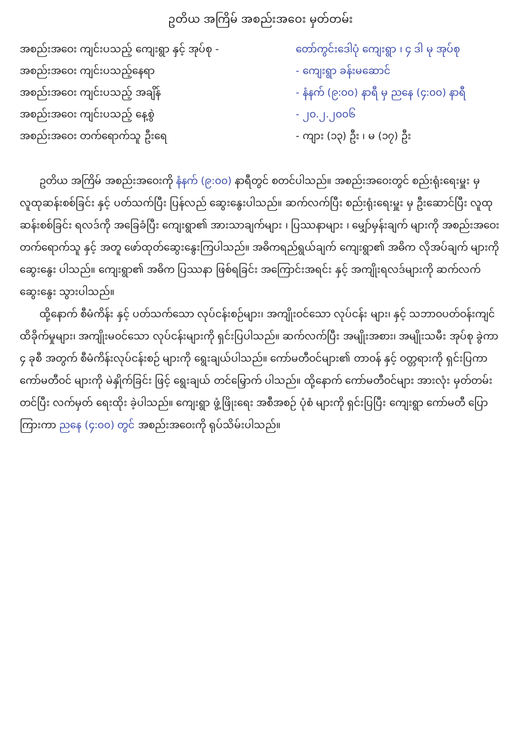ဥတိယ အကြိမ် အစည်းအဝေး မှတ်တမ်း
အစည်းအဝေး ကျင်းပသည့် ကျေးရွာ နှင့် အုပ်စု - တော်ကွင်းဒေါပုံ ကျေးရွာ ၊ ၄ ဒါ မု အုပ်စု
အစည်းအဝေး ကျင်းပသည့်နေရာ - ကျေးရွာ ခန်းမဆောင်
အစည်းအဝေး ကျင်းပသည့် အချိန် - နံနက် (၉:၀၀) နာရီ မှ ညနေ (၄:၀၀) နာရီ
အစည်းအဝေး ကျင်းပသည့် နေ့စွဲ - ၂၀.၂.၂၀၀၆
အစည်းအဝေး တက်ရောက်သူ ဦးရေ - ကျား (၁၃) ဦး ၊ မ (၁၇) ဦး
ဥတိယ အကြိမ် အစည်းအဝေးကို နံနက် (၉:၀၀) နာရီတွင် စတင်ပါသည်။ အစည်းအဝေးတွင် စည်းရုံးရေးမှူး မှ လူထုဆန်းစစ်ခြင်း နှင့် ပတ်သက်ပြီး ပြန်လည် ဆွေးနွေးပါသည်။ ဆက်လက်ပြီး စည်းရုံးရေးမှူး မှ ဦးဆောင်ပြီး လူထုဆန်းစစ်ခြင်း ရလဒ်ကို အခြေခံပြီး ကျေးရွာ၏ အားသာချက်များ ၊ ပြဿနာများ ၊ မျှော်မှန်းချက် များကို အစည်းအဝေး တက်ရောက်သူ နှင့် အတူ ဖော်ထုတ်ဆွေးနွေးကြပါသည်။ အဓိကရည်ရွယ်ချက် ကျေးရွာ၏ အဓိက လိုအပ်ချက် များကို ဆွေးနွေး ပါသည်။ ကျေးရွာ၏ အဓိက ပြဿနာ ဖြစ်ရခြင်း အကြောင်းအရင်း နှင့် အကျိုးရလဒ်များကို ဆက်လက် ဆွေးနွေး သွားပါသည်။
ထို့နောက် စီမံကိန်း နှင့် ပတ်သက်သော လုပ်ငန်းစဉ်များ၊ အကျိုးဝင်သော လုပ်ငန်း များ၊ နှင့် သဘာဝပတ်ဝန်းကျင် ထိခိုက်မှုများ၊ အကျိုးမဝင်သော လုပ်ငန်းများကို ရှင်းပြပါသည်။ ဆက်လက်ပြီး အမျိုးအစား၊ အမျိုးသမီး အုပ်စု ခွဲကာ ၄ ခုစီ အတွက် စီမံကိန်းလုပ်ငန်းစဉ် များကို ရွေးချယ်ပါသည်။ ကော်မတီဝင်များ၏ တာဝန် နှင့် ဝတ္တရားကို ရှင်းပြကာ ကော်မတီဝင် များကို မဲနှိုက်ခြင်း ဖြင့် ရွေးချယ် တင်မြှောက် ပါသည်။ ထို့နောက် ကော်မတီဝင်များ အားလုံး မှတ်တမ်း တင်ပြီး လက်မှတ် ရေးထိုး ခဲ့ပါသည်။ ကျေးရွာ ဖွံ့ဖြိုးရေး အစီအစဉ် ပုံစံ များကို ရှင်းပြပြီး ကျေးရွာ ကော်မတီ ပြောကြားကာ ညနေ (၄:၀၀) တွင် အစည်းအဝေးကို ရုပ်သိမ်းပါသည်။